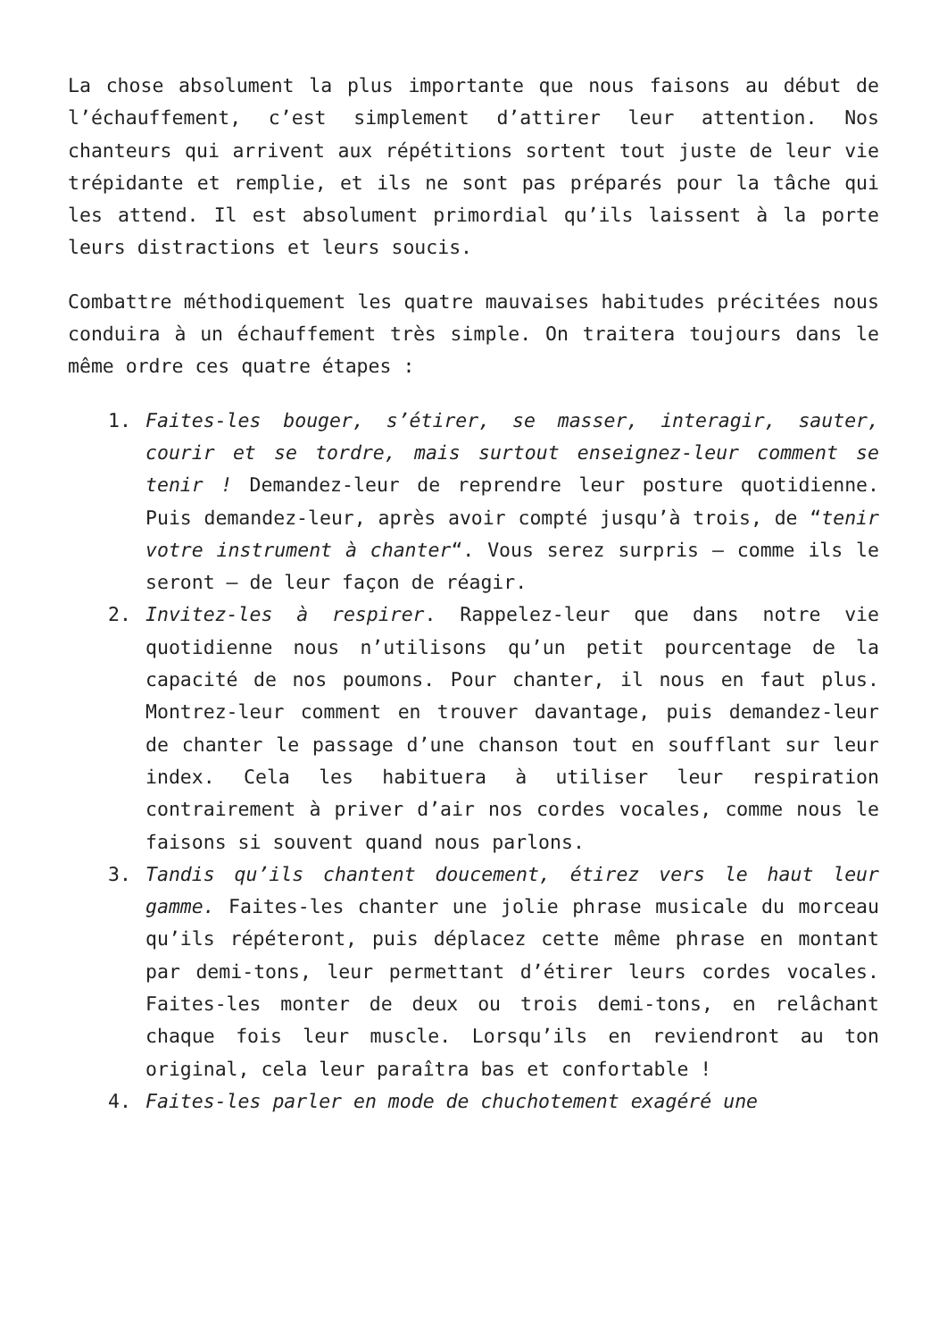La chose absolument la plus importante que nous faisons au début de l’échauffement, c’est simplement d’attirer leur attention. Nos chanteurs qui arrivent aux répétitions sortent tout juste de leur vie trépidante et remplie, et ils ne sont pas préparés pour la tâche qui les attend. Il est absolument primordial qu’ils laissent à la porte leurs distractions et leurs soucis.
Combattre méthodiquement les quatre mauvaises habitudes précitées nous conduira à un échauffement très simple. On traitera toujours dans le même ordre ces quatre étapes :
1. Faites-les bouger, s’étirer, se masser, interagir, sauter, courir et se tordre, mais surtout enseignez-leur comment se tenir ! Demandez-leur de reprendre leur posture quotidienne. Puis demandez-leur, après avoir compté jusqu’à trois, de “tenir votre instrument à chanter“. Vous serez surpris – comme ils le seront – de leur façon de réagir.
2. Invitez-les à respirer. Rappelez-leur que dans notre vie quotidienne nous n’utilisons qu’un petit pourcentage de la capacité de nos poumons. Pour chanter, il nous en faut plus. Montrez-leur comment en trouver davantage, puis demandez-leur de chanter le passage d’une chanson tout en soufflant sur leur index. Cela les habituera à utiliser leur respiration contrairement à priver d’air nos cordes vocales, comme nous le faisons si souvent quand nous parlons.
3. Tandis qu’ils chantent doucement, étirez vers le haut leur gamme. Faites-les chanter une jolie phrase musicale du morceau qu’ils répéteront, puis déplacez cette même phrase en montant par demi-tons, leur permettant d’étirer leurs cordes vocales. Faites-les monter de deux ou trois demi-tons, en relâchant chaque fois leur muscle. Lorsqu’ils en reviendront au ton original, cela leur paraîtra bas et confortable !
4. Faites-les parler en mode de chuchotement exagéré une